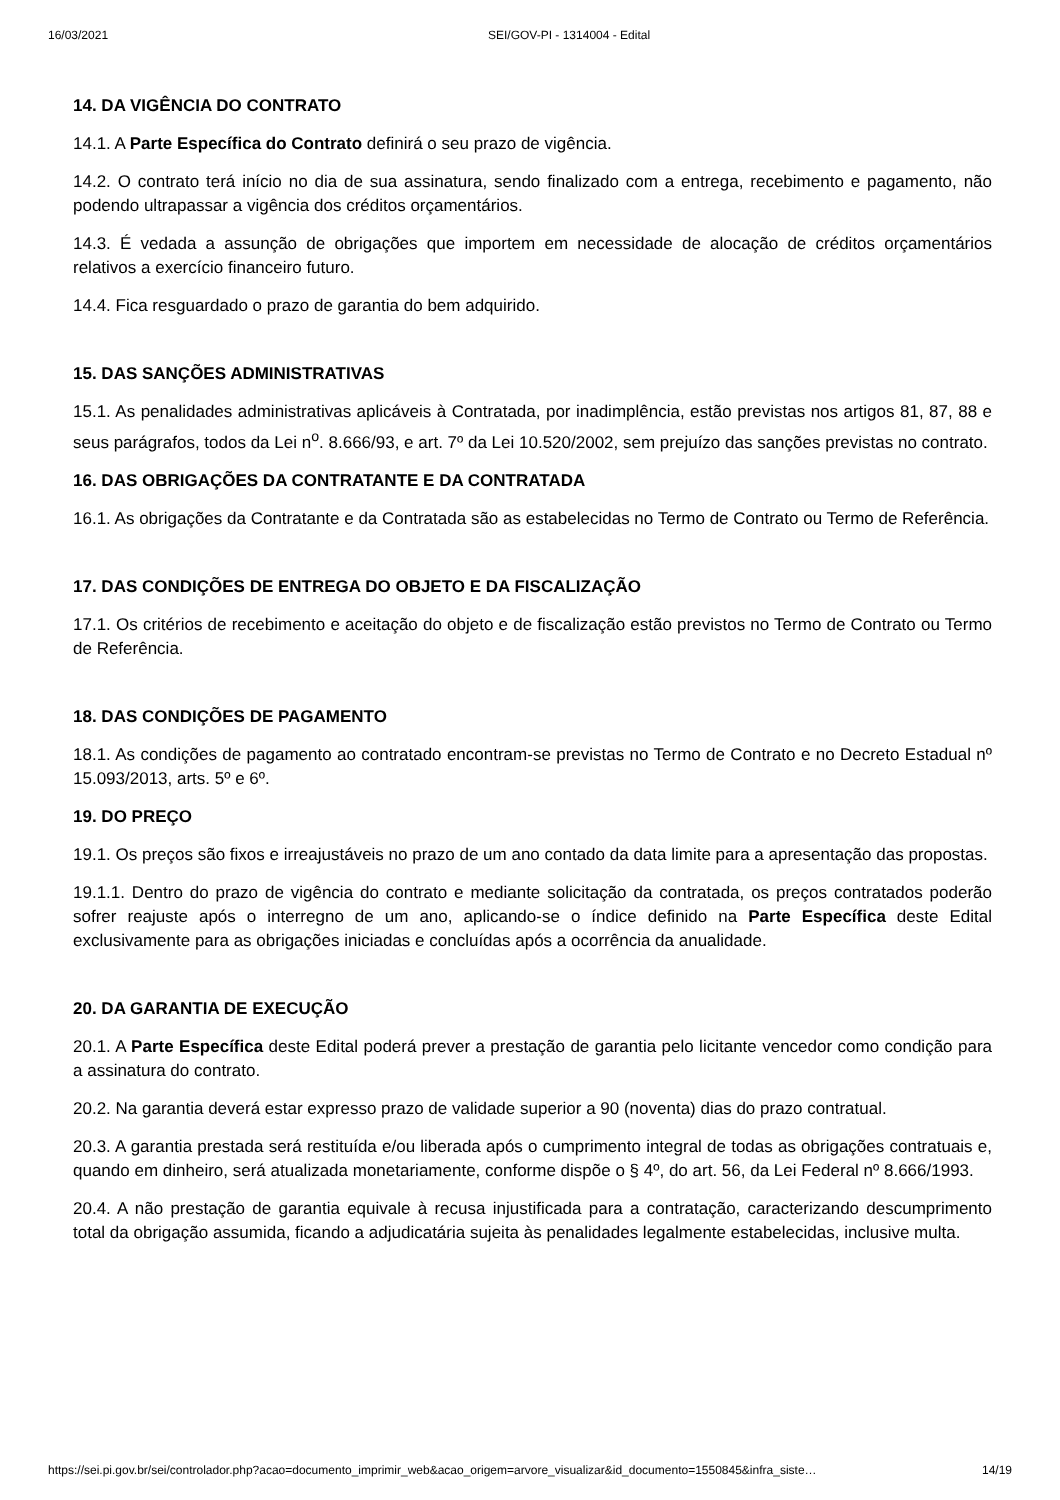16/03/2021 SEI/GOV-PI - 1314004 - Edital
14. DA VIGÊNCIA DO CONTRATO
14.1. A Parte Específica do Contrato definirá o seu prazo de vigência.
14.2. O contrato terá início no dia de sua assinatura, sendo finalizado com a entrega, recebimento e pagamento, não podendo ultrapassar a vigência dos créditos orçamentários.
14.3. É vedada a assunção de obrigações que importem em necessidade de alocação de créditos orçamentários relativos a exercício financeiro futuro.
14.4. Fica resguardado o prazo de garantia do bem adquirido.
15. DAS SANÇÕES ADMINISTRATIVAS
15.1. As penalidades administrativas aplicáveis à Contratada, por inadimplência, estão previstas nos artigos 81, 87, 88 e seus parágrafos, todos da Lei n<sup>o</sup>. 8.666/93, e art. 7º da Lei 10.520/2002, sem prejuízo das sanções previstas no contrato.
16. DAS OBRIGAÇÕES DA CONTRATANTE E DA CONTRATADA
16.1. As obrigações da Contratante e da Contratada são as estabelecidas no Termo de Contrato ou Termo de Referência.
17. DAS CONDIÇÕES DE ENTREGA DO OBJETO E DA FISCALIZAÇÃO
17.1. Os critérios de recebimento e aceitação do objeto e de fiscalização estão previstos no Termo de Contrato ou Termo de Referência.
18. DAS CONDIÇÕES DE PAGAMENTO
18.1. As condições de pagamento ao contratado encontram-se previstas no Termo de Contrato e no Decreto Estadual nº 15.093/2013, arts. 5º e 6º.
19. DO PREÇO
19.1. Os preços são fixos e irreajustáveis no prazo de um ano contado da data limite para a apresentação das propostas.
19.1.1. Dentro do prazo de vigência do contrato e mediante solicitação da contratada, os preços contratados poderão sofrer reajuste após o interregno de um ano, aplicando-se o índice definido na Parte Específica deste Edital exclusivamente para as obrigações iniciadas e concluídas após a ocorrência da anualidade.
20. DA GARANTIA DE EXECUÇÃO
20.1. A Parte Específica deste Edital poderá prever a prestação de garantia pelo licitante vencedor como condição para a assinatura do contrato.
20.2. Na garantia deverá estar expresso prazo de validade superior a 90 (noventa) dias do prazo contratual.
20.3. A garantia prestada será restituída e/ou liberada após o cumprimento integral de todas as obrigações contratuais e, quando em dinheiro, será atualizada monetariamente, conforme dispõe o § 4º, do art. 56, da Lei Federal nº 8.666/1993.
20.4. A não prestação de garantia equivale à recusa injustificada para a contratação, caracterizando descumprimento total da obrigação assumida, ficando a adjudicatária sujeita às penalidades legalmente estabelecidas, inclusive multa.
https://sei.pi.gov.br/sei/controlador.php?acao=documento_imprimir_web&acao_origem=arvore_visualizar&id_documento=1550845&infra_siste… 14/19